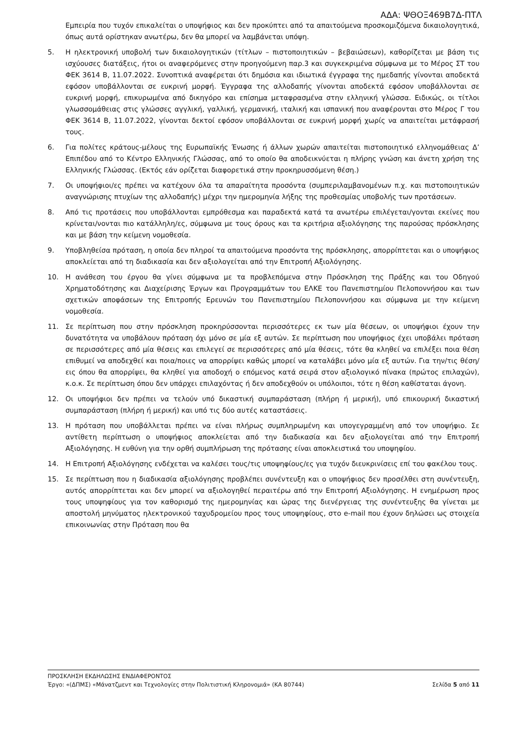ΑΔΑ: ΨΘΟΞ469Β7Δ-ΠΤΛ
Εμπειρία που τυχόν επικαλείται ο υποψήφιος και δεν προκύπτει από τα απαιτούμενα προσκομιζόμενα δικαιολογητικά, όπως αυτά ορίστηκαν ανωτέρω, δεν θα μπορεί να λαμβάνεται υπόψη.
5. Η ηλεκτρονική υποβολή των δικαιολογητικών (τίτλων – πιστοποιητικών – βεβαιώσεων), καθορίζεται με βάση τις ισχύουσες διατάξεις, ήτοι οι αναφερόμενες στην προηγούμενη παρ.3 και συγκεκριμένα σύμφωνα με το Μέρος ΣΤ του ΦΕΚ 3614 Β, 11.07.2022. Συνοπτικά αναφέρεται ότι δημόσια και ιδιωτικά έγγραφα της ημεδαπής γίνονται αποδεκτά εφόσον υποβάλλονται σε ευκρινή μορφή. Έγγραφα της αλλοδαπής γίνονται αποδεκτά εφόσον υποβάλλονται σε ευκρινή μορφή, επικυρωμένα από δικηγόρο και επίσημα μεταφρασμένα στην ελληνική γλώσσα. Ειδικώς, οι τίτλοι γλωσσομάθειας στις γλώσσες αγγλική, γαλλική, γερμανική, ιταλική και ισπανική που αναφέρονται στο Μέρος Γ του ΦΕΚ 3614 Β, 11.07.2022, γίνονται δεκτοί εφόσον υποβάλλονται σε ευκρινή μορφή χωρίς να απαιτείται μετάφρασή τους.
6. Για πολίτες κράτους-μέλους της Ευρωπαϊκής Ένωσης ή άλλων χωρών απαιτείται πιστοποιητικό ελληνομάθειας Δ’ Επιπέδου από το Κέντρο Ελληνικής Γλώσσας, από το οποίο θα αποδεικνύεται η πλήρης γνώση και άνετη χρήση της Ελληνικής Γλώσσας. (Εκτός εάν ορίζεται διαφορετικά στην προκηρυσσόμενη θέση.)
7. Οι υποψήφιοι/ες πρέπει να κατέχουν όλα τα απαραίτητα προσόντα (συμπεριλαμβανομένων π.χ. και πιστοποιητικών αναγνώρισης πτυχίων της αλλοδαπής) μέχρι την ημερομηνία λήξης της προθεσμίας υποβολής των προτάσεων.
8. Από τις προτάσεις που υποβάλλονται εμπρόθεσμα και παραδεκτά κατά τα ανωτέρω επιλέγεται/γονται εκείνες που κρίνεται/νονται πιο κατάλληλη/ες, σύμφωνα με τους όρους και τα κριτήρια αξιολόγησης της παρούσας πρόσκλησης και με βάση την κείμενη νομοθεσία.
9. Υποβληθείσα πρόταση, η οποία δεν πληροί τα απαιτούμενα προσόντα της πρόσκλησης, απορρίπτεται και ο υποψήφιος αποκλείεται από τη διαδικασία και δεν αξιολογείται από την Επιτροπή Αξιολόγησης.
10. Η ανάθεση του έργου θα γίνει σύμφωνα με τα προβλεπόμενα στην Πρόσκληση της Πράξης και του Οδηγού Χρηματοδότησης και Διαχείρισης Έργων και Προγραμμάτων του ΕΛΚΕ του Πανεπιστημίου Πελοποννήσου και των σχετικών αποφάσεων της Επιτροπής Ερευνών του Πανεπιστημίου Πελοποννήσου και σύμφωνα με την κείμενη νομοθεσία.
11. Σε περίπτωση που στην πρόσκληση προκηρύσσονται περισσότερες εκ των μία θέσεων, οι υποψήφιοι έχουν την δυνατότητα να υποβάλουν πρόταση όχι μόνο σε μία εξ αυτών. Σε περίπτωση που υποψήφιος έχει υποβάλει πρόταση σε περισσότερες από μία θέσεις και επιλεγεί σε περισσότερες από μία θέσεις, τότε θα κληθεί να επιλέξει ποια θέση επιθυμεί να αποδεχθεί και ποια/ποιες να απορρίψει καθώς μπορεί να καταλάβει μόνο μία εξ αυτών. Για την/τις θέση/εις όπου θα απορρίψει, θα κληθεί για αποδοχή ο επόμενος κατά σειρά στον αξιολογικό πίνακα (πρώτος επιλαχών), κ.ο.κ. Σε περίπτωση όπου δεν υπάρχει επιλαχόντας ή δεν αποδεχθούν οι υπόλοιποι, τότε η θέση καθίσταται άγονη.
12. Οι υποψήφιοι δεν πρέπει να τελούν υπό δικαστική συμπαράσταση (πλήρη ή μερική), υπό επικουρική δικαστική συμπαράσταση (πλήρη ή μερική) και υπό τις δύο αυτές καταστάσεις.
13. Η πρόταση που υποβάλλεται πρέπει να είναι πλήρως συμπληρωμένη και υπογεγραμμένη από τον υποψήφιο. Σε αντίθετη περίπτωση ο υποψήφιος αποκλείεται από την διαδικασία και δεν αξιολογείται από την Επιτροπή Αξιολόγησης. Η ευθύνη για την ορθή συμπλήρωση της πρότασης είναι αποκλειστικά του υποψηφίου.
14. Η Επιτροπή Αξιολόγησης ενδέχεται να καλέσει τους/τις υποψηφίους/ες για τυχόν διευκρινίσεις επί του φακέλου τους.
15. Σε περίπτωση που η διαδικασία αξιολόγησης προβλέπει συνέντευξη και ο υποψήφιος δεν προσέλθει στη συνέντευξη, αυτός απορρίπτεται και δεν μπορεί να αξιολογηθεί περαιτέρω από την Επιτροπή Αξιολόγησης. Η ενημέρωση προς τους υποψηφίους για τον καθορισμό της ημερομηνίας και ώρας της διενέργειας της συνέντευξης θα γίνεται με αποστολή μηνύματος ηλεκτρονικού ταχυδρομείου προς τους υποψηφίους, στο e-mail που έχουν δηλώσει ως στοιχεία επικοινωνίας στην Πρόταση που θα
ΠΡΟΣΚΛΗΣΗ ΕΚΔΗΛΩΣΗΣ ΕΝΔΙΑΦΕΡΟΝΤΟΣ
Έργο: «(ΔΠΜΣ) «Μάνατζμεντ και Τεχνολογίες στην Πολιτιστική Κληρονομιά» (ΚΑ 80744) Σελίδα 5 από 11